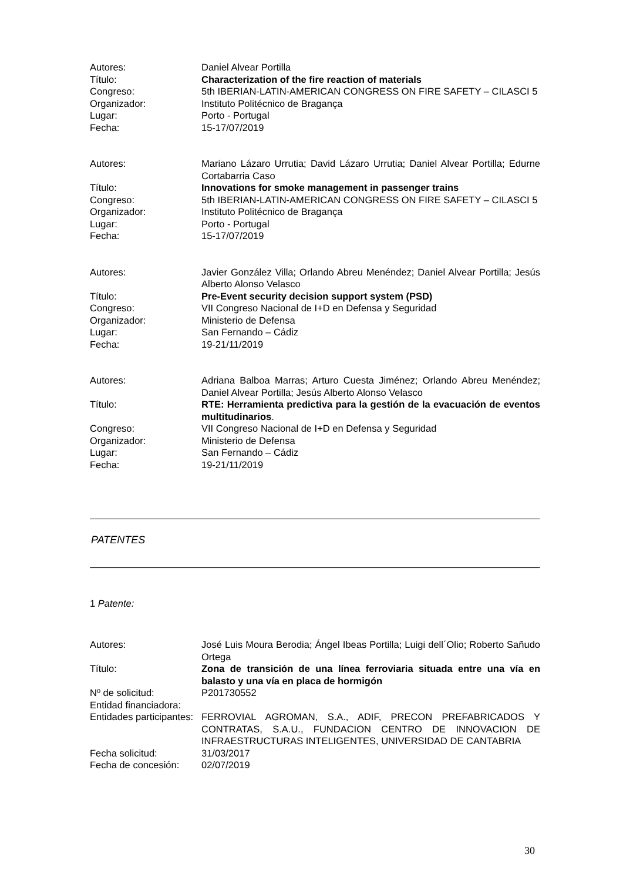Autores:
Daniel Alvear Portilla
Título:
Characterization of the fire reaction of materials
Congreso:
5th IBERIAN-LATIN-AMERICAN CONGRESS ON FIRE SAFETY – CILASCI 5
Organizador:
Instituto Politécnico de Bragança
Lugar:
Porto - Portugal
Fecha:
15-17/07/2019
Autores:
Mariano Lázaro Urrutia; David Lázaro Urrutia; Daniel Alvear Portilla; Edurne Cortabarria Caso
Título:
Innovations for smoke management in passenger trains
Congreso:
5th IBERIAN-LATIN-AMERICAN CONGRESS ON FIRE SAFETY – CILASCI 5
Organizador:
Instituto Politécnico de Bragança
Lugar:
Porto - Portugal
Fecha:
15-17/07/2019
Autores:
Javier González Villa; Orlando Abreu Menéndez; Daniel Alvear Portilla; Jesús Alberto Alonso Velasco
Título:
Pre-Event security decision support system (PSD)
Congreso:
VII Congreso Nacional de I+D en Defensa y Seguridad
Organizador:
Ministerio de Defensa
Lugar:
San Fernando – Cádiz
Fecha:
19-21/11/2019
Autores:
Adriana Balboa Marras; Arturo Cuesta Jiménez; Orlando Abreu Menéndez; Daniel Alvear Portilla; Jesús Alberto Alonso Velasco
Título:
RTE: Herramienta predictiva para la gestión de la evacuación de eventos multitudinarios.
Congreso:
VII Congreso Nacional de I+D en Defensa y Seguridad
Organizador:
Ministerio de Defensa
Lugar:
San Fernando – Cádiz
Fecha:
19-21/11/2019
PATENTES
1 Patente:
Autores:
José Luis Moura Berodia; Ángel Ibeas Portilla; Luigi dell´Olio; Roberto Sañudo Ortega
Título:
Zona de transición de una línea ferroviaria situada entre una vía en balasto y una vía en placa de hormigón
Nº de solicitud:
P201730552
Entidad financiadora:
Entidades participantes:
FERROVIAL AGROMAN, S.A., ADIF, PRECON PREFABRICADOS Y CONTRATAS, S.A.U., FUNDACION CENTRO DE INNOVACION DE INFRAESTRUCTURAS INTELIGENTES, UNIVERSIDAD DE CANTABRIA
Fecha solicitud:
31/03/2017
Fecha de concesión:
02/07/2019
30